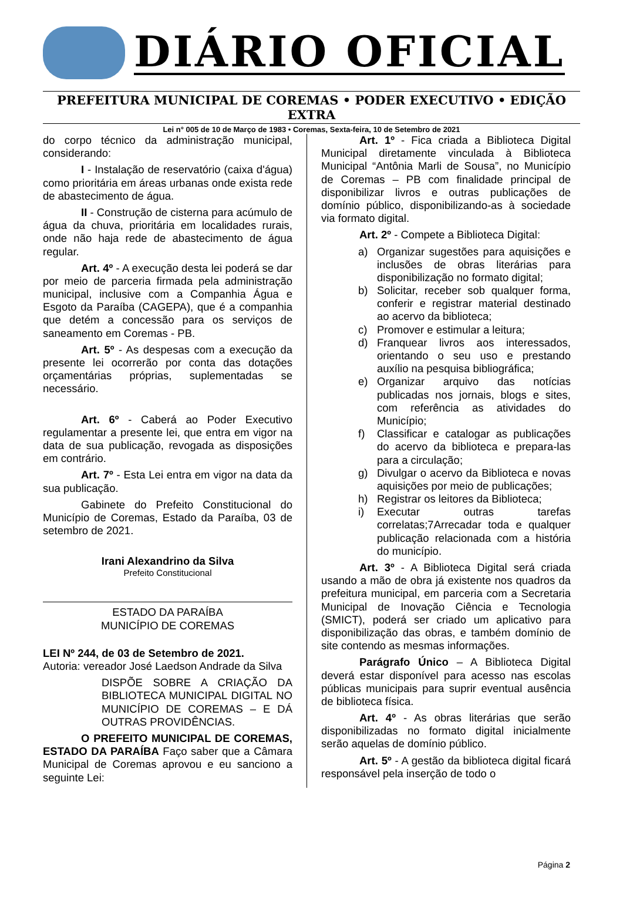DIÁRIO OFICIAL
PREFEITURA MUNICIPAL DE COREMAS • PODER EXECUTIVO • EDIÇÃO EXTRA
Lei n° 005 de 10 de Março de 1983 • Coremas, Sexta-feira, 10 de Setembro de 2021
do corpo técnico da administração municipal, considerando:
I - Instalação de reservatório (caixa d'água) como prioritária em áreas urbanas onde exista rede de abastecimento de água.
II - Construção de cisterna para acúmulo de água da chuva, prioritária em localidades rurais, onde não haja rede de abastecimento de água regular.
Art. 4º - A execução desta lei poderá se dar por meio de parceria firmada pela administração municipal, inclusive com a Companhia Água e Esgoto da Paraíba (CAGEPA), que é a companhia que detém a concessão para os serviços de saneamento em Coremas - PB.
Art. 5º - As despesas com a execução da presente lei ocorrerão por conta das dotações orçamentárias próprias, suplementadas se necessário.
Art. 6º - Caberá ao Poder Executivo regulamentar a presente lei, que entra em vigor na data de sua publicação, revogada as disposições em contrário.
Art. 7º - Esta Lei entra em vigor na data da sua publicação.
Gabinete do Prefeito Constitucional do Município de Coremas, Estado da Paraíba, 03 de setembro de 2021.
Irani Alexandrino da Silva
Prefeito Constitucional
ESTADO DA PARAÍBA
MUNICÍPIO DE COREMAS
LEI Nº 244, de 03 de Setembro de 2021.
Autoria: vereador José Laedson Andrade da Silva
DISPÕE SOBRE A CRIAÇÃO DA BIBLIOTECA MUNICIPAL DIGITAL NO MUNICÍPIO DE COREMAS – E DÁ OUTRAS PROVIDÊNCIAS.
O PREFEITO MUNICIPAL DE COREMAS, ESTADO DA PARAÍBA Faço saber que a Câmara Municipal de Coremas aprovou e eu sanciono a seguinte Lei:
Art. 1º - Fica criada a Biblioteca Digital Municipal diretamente vinculada à Biblioteca Municipal “Antônia Marli de Sousa”, no Município de Coremas – PB com finalidade principal de disponibilizar livros e outras publicações de domínio público, disponibilizando-as à sociedade via formato digital.
Art. 2º - Compete a Biblioteca Digital:
a) Organizar sugestões para aquisições e inclusões de obras literárias para disponibilização no formato digital;
b) Solicitar, receber sob qualquer forma, conferir e registrar material destinado ao acervo da biblioteca;
c) Promover e estimular a leitura;
d) Franquear livros aos interessados, orientando o seu uso e prestando auxílio na pesquisa bibliográfica;
e) Organizar arquivo das notícias publicadas nos jornais, blogs e sites, com referência as atividades do Município;
f) Classificar e catalogar as publicações do acervo da biblioteca e prepara-las para a circulação;
g) Divulgar o acervo da Biblioteca e novas aquisições por meio de publicações;
h) Registrar os leitores da Biblioteca;
i) Executar outras tarefas correlatas;7Arrecadar toda e qualquer publicação relacionada com a história do município.
Art. 3º - A Biblioteca Digital será criada usando a mão de obra já existente nos quadros da prefeitura municipal, em parceria com a Secretaria Municipal de Inovação Ciência e Tecnologia (SMICT), poderá ser criado um aplicativo para disponibilização das obras, e também domínio de site contendo as mesmas informações.
Parágrafo Único – A Biblioteca Digital deverá estar disponível para acesso nas escolas públicas municipais para suprir eventual ausência de biblioteca física.
Art. 4º - As obras literárias que serão disponibilizadas no formato digital inicialmente serão aquelas de domínio público.
Art. 5º - A gestão da biblioteca digital ficará responsável pela inserção de todo o
Página 2